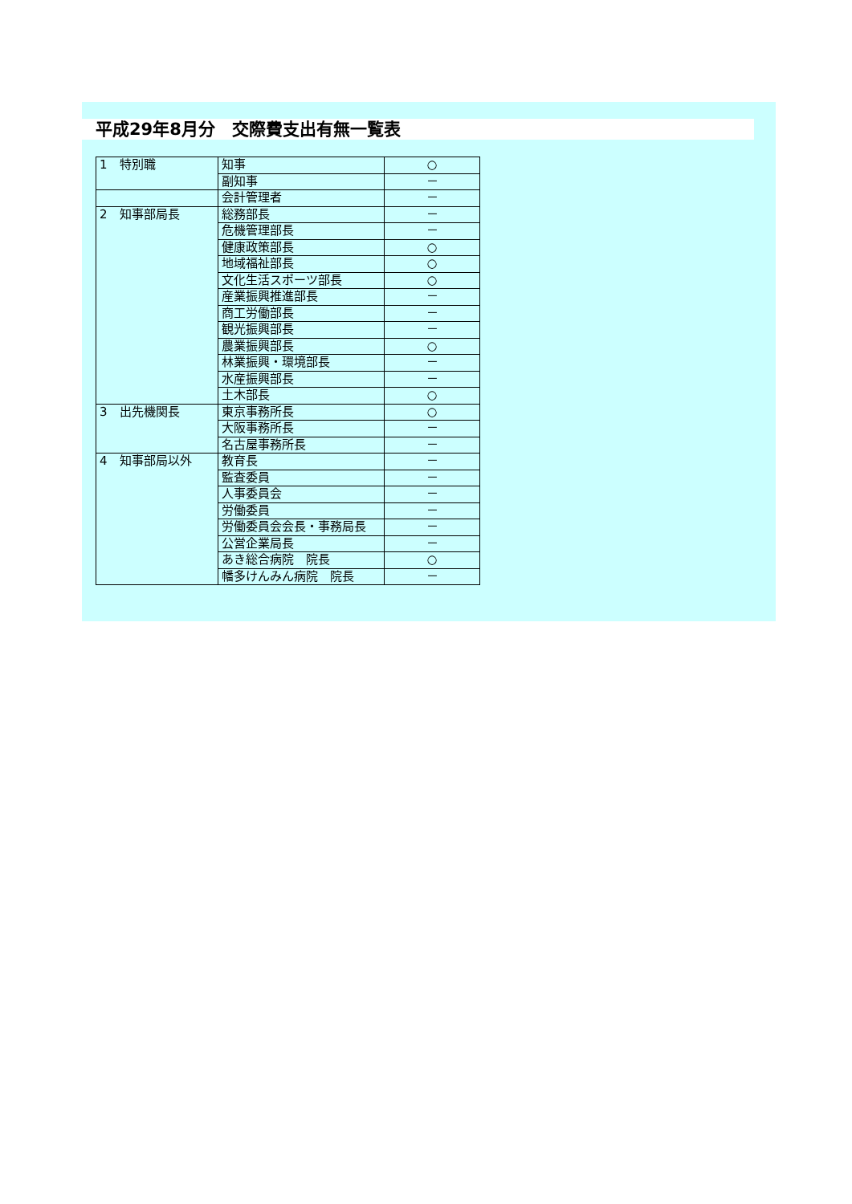平成29年8月分　交際費支出有無一覧表
| 1 特別職 | 知事 | ○ |
| | 副知事 | － |
| | 会計管理者 | － |
| 2 知事部局長 | 総務部長 | － |
| | 危機管理部長 | － |
| | 健康政策部長 | ○ |
| | 地域福祉部長 | ○ |
| | 文化生活スポーツ部長 | ○ |
| | 産業振興推進部長 | － |
| | 商工労働部長 | － |
| | 観光振興部長 | － |
| | 農業振興部長 | ○ |
| | 林業振興・環境部長 | － |
| | 水産振興部長 | － |
| | 土木部長 | ○ |
| 3 出先機関長 | 東京事務所長 | ○ |
| | 大阪事務所長 | － |
| | 名古屋事務所長 | － |
| 4 知事部局以外 | 教育長 | － |
| | 監査委員 | － |
| | 人事委員会 | － |
| | 労働委員 | － |
| | 労働委員会会長・事務局長 | － |
| | 公営企業局長 | － |
| | あき総合病院 院長 | ○ |
| | 幡多けんみん病院 院長 | － |